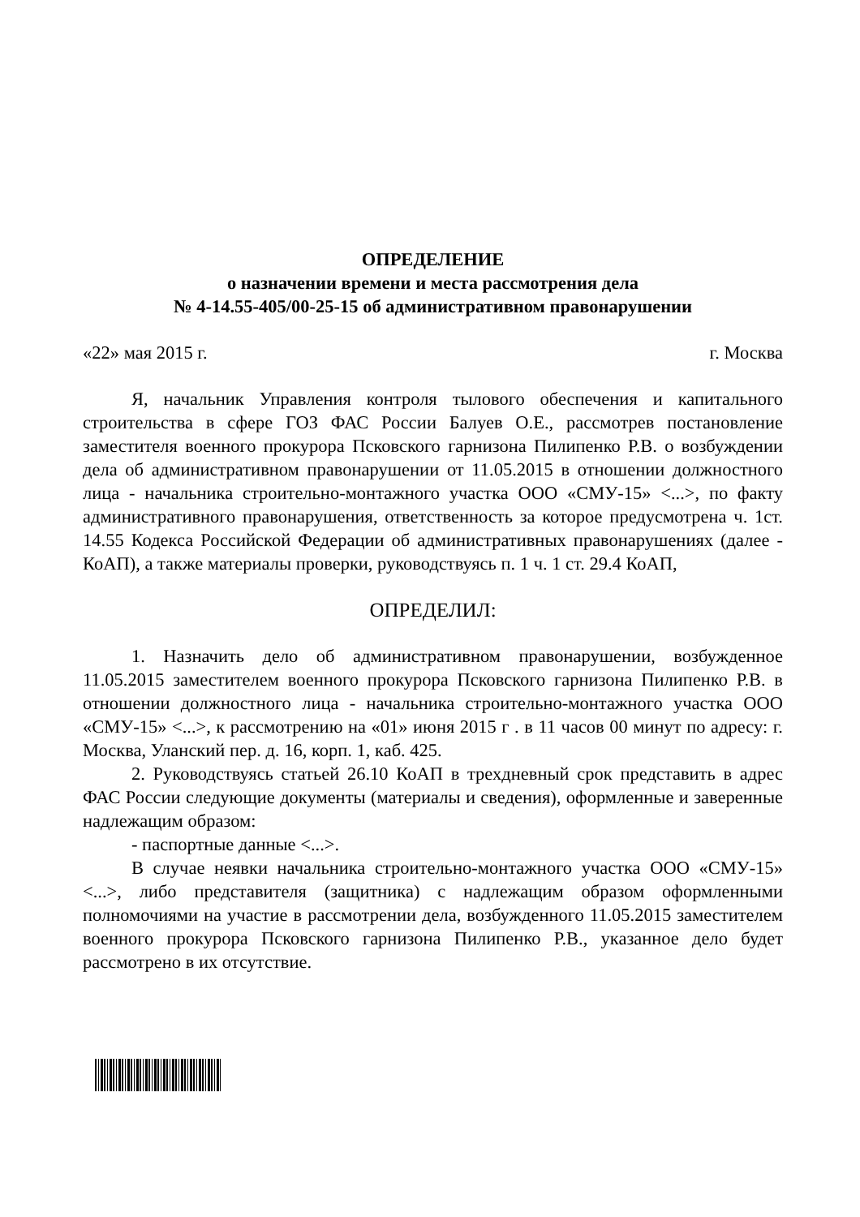ОПРЕДЕЛЕНИЕ
о назначении времени и места рассмотрения дела
№ 4-14.55-405/00-25-15 об административном правонарушении
«22» мая 2015 г. г. Москва
Я, начальник Управления контроля тылового обеспечения и капитального строительства в сфере ГОЗ ФАС России Балуев О.Е., рассмотрев постановление заместителя военного прокурора Псковского гарнизона Пилипенко Р.В. о возбуждении дела об административном правонарушении от 11.05.2015 в отношении должностного лица - начальника строительно-монтажного участка ООО «СМУ-15» <...>, по факту административного правонарушения, ответственность за которое предусмотрена ч. 1ст. 14.55 Кодекса Российской Федерации об административных правонарушениях (далее - КоАП), а также материалы проверки, руководствуясь п. 1 ч. 1 ст. 29.4 КоАП,
ОПРЕДЕЛИЛ:
1. Назначить дело об административном правонарушении, возбужденное 11.05.2015 заместителем военного прокурора Псковского гарнизона Пилипенко Р.В. в отношении должностного лица - начальника строительно-монтажного участка ООО «СМУ-15» <...>, к рассмотрению на «01» июня 2015 г . в 11 часов 00 минут по адресу: г. Москва, Уланский пер. д. 16, корп. 1, каб. 425.
2. Руководствуясь статьей 26.10 КоАП в трехдневный срок представить в адрес ФАС России следующие документы (материалы и сведения), оформленные и заверенные надлежащим образом:
- паспортные данные <...>.
В случае неявки начальника строительно-монтажного участка ООО «СМУ-15» <...>, либо представителя (защитника) с надлежащим образом оформленными полномочиями на участие в рассмотрении дела, возбужденного 11.05.2015 заместителем военного прокурора Псковского гарнизона Пилипенко Р.В., указанное дело будет рассмотрено в их отсутствие.